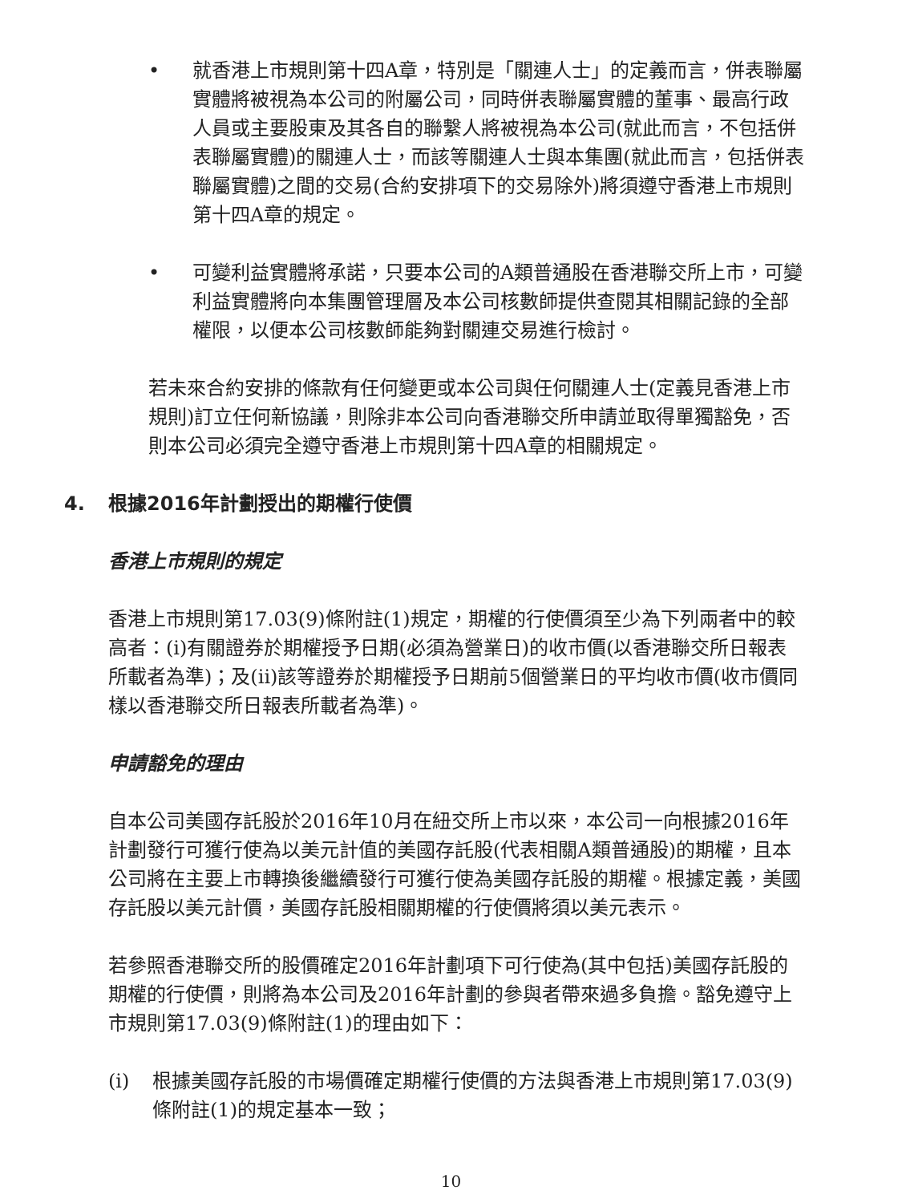• 就香港上市規則第十四A章，特別是「關連人士」的定義而言，併表聯屬實體將被視為本公司的附屬公司，同時併表聯屬實體的董事、最高行政人員或主要股東及其各自的聯繫人將被視為本公司(就此而言，不包括併表聯屬實體)的關連人士，而該等關連人士與本集團(就此而言，包括併表聯屬實體)之間的交易(合約安排項下的交易除外)將須遵守香港上市規則第十四A章的規定。
• 可變利益實體將承諾，只要本公司的A類普通股在香港聯交所上市，可變利益實體將向本集團管理層及本公司核數師提供查閱其相關記錄的全部權限，以便本公司核數師能夠對關連交易進行檢討。
若未來合約安排的條款有任何變更或本公司與任何關連人士(定義見香港上市規則)訂立任何新協議，則除非本公司向香港聯交所申請並取得單獨豁免，否則本公司必須完全遵守香港上市規則第十四A章的相關規定。
4. 根據2016年計劃授出的期權行使價
香港上市規則的規定
香港上市規則第17.03(9)條附註(1)規定，期權的行使價須至少為下列兩者中的較高者：(i)有關證券於期權授予日期(必須為營業日)的收市價(以香港聯交所日報表所載者為準)；及(ii)該等證券於期權授予日期前5個營業日的平均收市價(收市價同樣以香港聯交所日報表所載者為準)。
申請豁免的理由
自本公司美國存託股於2016年10月在紐交所上市以來，本公司一向根據2016年計劃發行可獲行使為以美元計值的美國存託股(代表相關A類普通股)的期權，且本公司將在主要上市轉換後繼續發行可獲行使為美國存託股的期權。根據定義，美國存託股以美元計價，美國存託股相關期權的行使價將須以美元表示。
若參照香港聯交所的股價確定2016年計劃項下可行使為(其中包括)美國存託股的期權的行使價，則將為本公司及2016年計劃的參與者帶來過多負擔。豁免遵守上市規則第17.03(9)條附註(1)的理由如下：
(i) 根據美國存託股的市場價確定期權行使價的方法與香港上市規則第17.03(9)條附註(1)的規定基本一致；
10